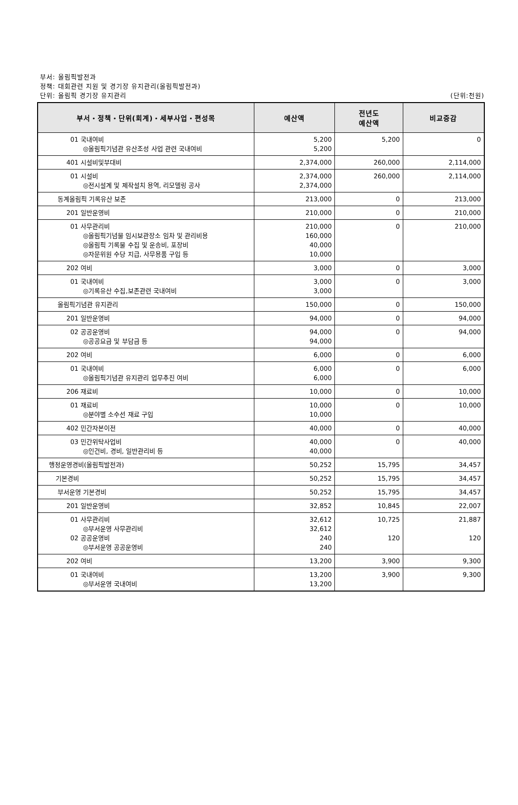부서: 올림픽발전과
정책: 대회관련 지원 및 경기장 유지관리(올림픽발전과)
단위: 올림픽 경기장 유지관리 (단위:천원)
| 부서・정책・단위(회계)・세부사업・편성목 | 예산액 | 전년도 예산액 | 비교증감 |
| --- | --- | --- | --- |
| 01 국내여비 ◎올림픽기념관 유산조성 사업 관련 국내여비 | 5,200 5,200 | 5,200 | 0 |
| 401 시설비및부대비 | 2,374,000 | 260,000 | 2,114,000 |
| 01 시설비 ◎전시설계 및 제작설치 용역, 리모델링 공사 | 2,374,000 2,374,000 | 260,000 | 2,114,000 |
| 동계올림픽 기록유산 보존 | 213,000 | 0 | 213,000 |
| 201 일반운영비 | 210,000 | 0 | 210,000 |
| 01 사무관리비 ◎올림픽기념물 임시보관장소 임차 및 관리비용 ◎올림픽 기록물 수집 및 운송비, 포장비 ◎자문위원 수당 지급, 사무용품 구입 등 | 210,000 160,000 40,000 10,000 | 0 | 210,000 |
| 202 여비 | 3,000 | 0 | 3,000 |
| 01 국내여비 ◎기록유산 수집,보존관련 국내여비 | 3,000 3,000 | 0 | 3,000 |
| 올림픽기념관 유지관리 | 150,000 | 0 | 150,000 |
| 201 일반운영비 | 94,000 | 0 | 94,000 |
| 02 공공운영비 ◎공공요금 및 부담금 등 | 94,000 94,000 | 0 | 94,000 |
| 202 여비 | 6,000 | 0 | 6,000 |
| 01 국내여비 ◎올림픽기념관 유지관리 업무추진 여비 | 6,000 6,000 | 0 | 6,000 |
| 206 재료비 | 10,000 | 0 | 10,000 |
| 01 재료비 ◎분야별 소수선 재료 구입 | 10,000 10,000 | 0 | 10,000 |
| 402 민간자본이전 | 40,000 | 0 | 40,000 |
| 03 민간위탁사업비 ◎인건비, 경비, 일반관리비 등 | 40,000 40,000 | 0 | 40,000 |
| 행정운영경비(올림픽발전과) | 50,252 | 15,795 | 34,457 |
| 기본경비 | 50,252 | 15,795 | 34,457 |
| 부서운영 기본경비 | 50,252 | 15,795 | 34,457 |
| 201 일반운영비 | 32,852 | 10,845 | 22,007 |
| 01 사무관리비 ◎부서운영 사무관리비 02 공공운영비 ◎부서운영 공공운영비 | 32,612 32,612 240 240 | 10,725 120 | 21,887 120 |
| 202 여비 | 13,200 | 3,900 | 9,300 |
| 01 국내여비 ◎부서운영 국내여비 | 13,200 13,200 | 3,900 | 9,300 |